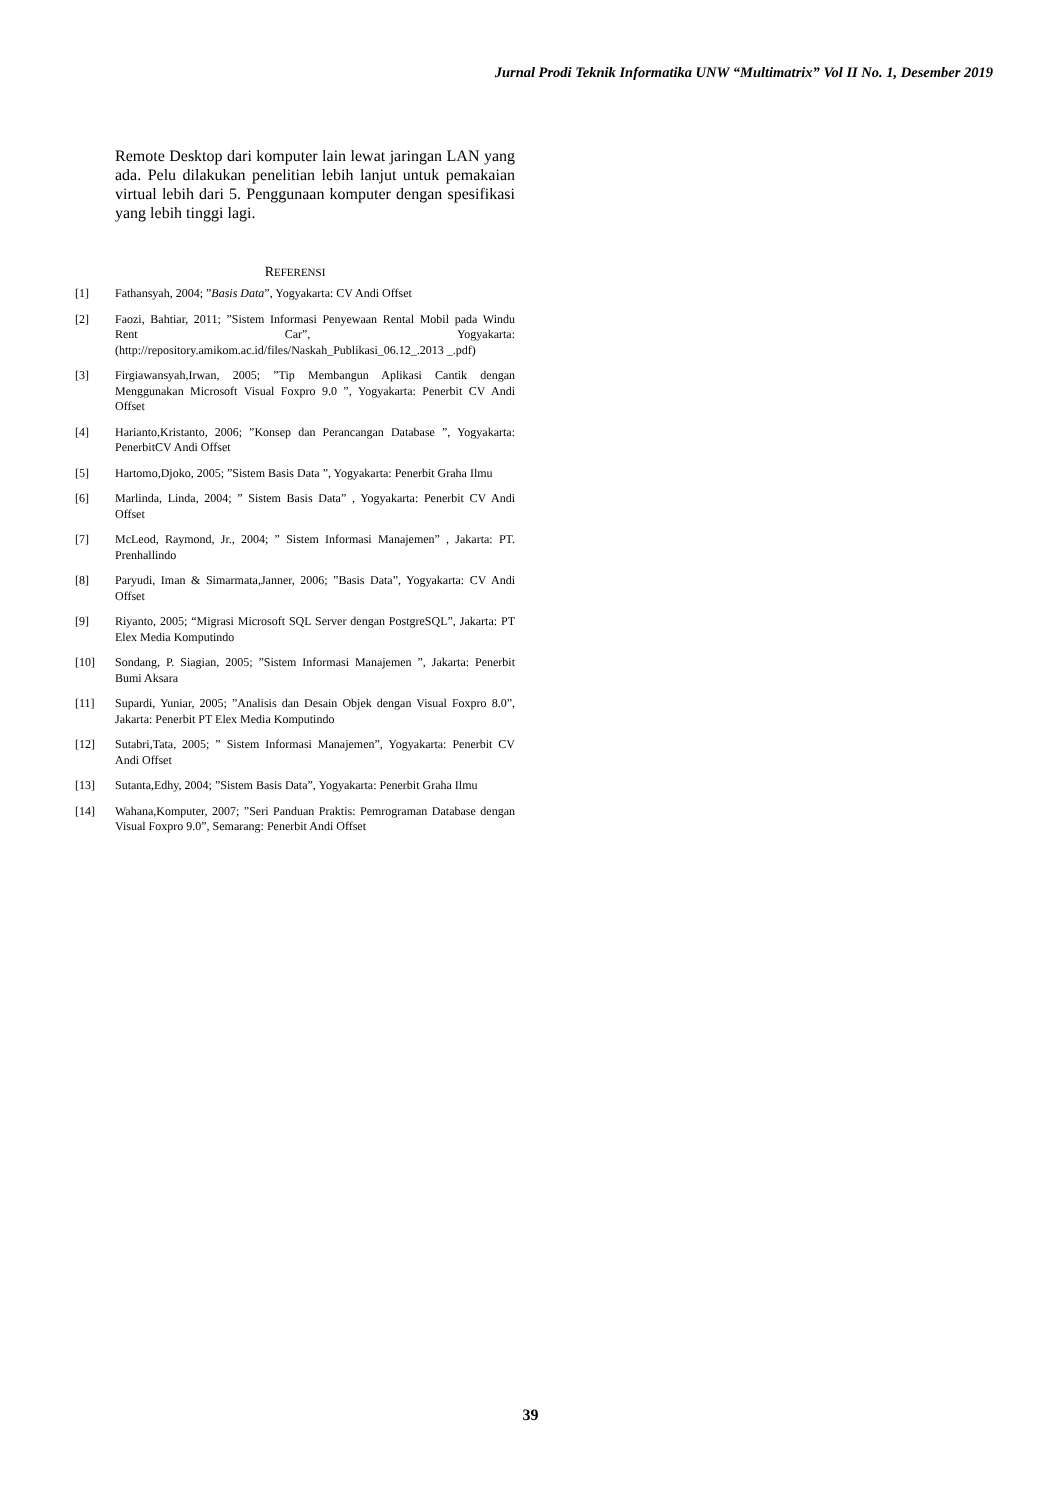Jurnal Prodi Teknik Informatika UNW “Multimatrix” Vol II No. 1, Desember 2019
Remote Desktop dari komputer lain lewat jaringan LAN yang ada. Pelu dilakukan penelitian lebih lanjut untuk pemakaian virtual lebih dari 5. Penggunaan komputer dengan spesifikasi yang lebih tinggi lagi.
REFERENSI
[1] Fathansyah, 2004; ”Basis Data”, Yogyakarta: CV Andi Offset
[2] Faozi, Bahtiar, 2011; ”Sistem Informasi Penyewaan Rental Mobil pada Windu Rent Car”, Yogyakarta: (http://repository.amikom.ac.id/files/Naskah_Publikasi_06.12_.2013 _.pdf)
[3] Firgiawansyah,Irwan, 2005; ”Tip Membangun Aplikasi Cantik dengan Menggunakan Microsoft Visual Foxpro 9.0 ”, Yogyakarta: Penerbit CV Andi Offset
[4] Harianto,Kristanto, 2006; ”Konsep dan Perancangan Database ”, Yogyakarta: PenerbitCV Andi Offset
[5] Hartomo,Djoko, 2005; ”Sistem Basis Data ”, Yogyakarta: Penerbit Graha Ilmu
[6] Marlinda, Linda, 2004; ” Sistem Basis Data” , Yogyakarta: Penerbit CV Andi Offset
[7] McLeod, Raymond, Jr., 2004; ” Sistem Informasi Manajemen” , Jakarta: PT. Prenhallindo
[8] Paryudi, Iman & Simarmata,Janner, 2006; ”Basis Data”, Yogyakarta: CV Andi Offset
[9] Riyanto, 2005; “Migrasi Microsoft SQL Server dengan PostgreSQL”, Jakarta: PT Elex Media Komputindo
[10] Sondang, P. Siagian, 2005; ”Sistem Informasi Manajemen ”, Jakarta: Penerbit Bumi Aksara
[11] Supardi, Yuniar, 2005; ”Analisis dan Desain Objek dengan Visual Foxpro 8.0”, Jakarta: Penerbit PT Elex Media Komputindo
[12] Sutabri,Tata, 2005; ” Sistem Informasi Manajemen”, Yogyakarta: Penerbit CV Andi Offset
[13] Sutanta,Edhy, 2004; ”Sistem Basis Data”, Yogyakarta: Penerbit Graha Ilmu
[14] Wahana,Komputer, 2007; ”Seri Panduan Praktis: Pemrograman Database dengan Visual Foxpro 9.0”, Semarang: Penerbit Andi Offset
39